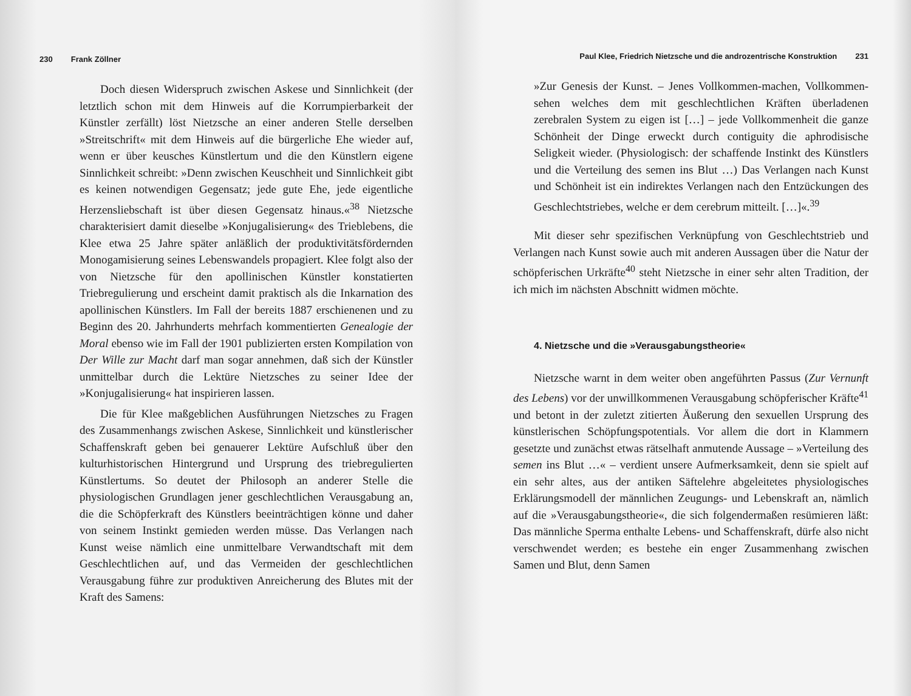230 Frank Zöllner
Doch diesen Widerspruch zwischen Askese und Sinnlichkeit (der letztlich schon mit dem Hinweis auf die Korrumpierbarkeit der Künstler zerfällt) löst Nietzsche an einer anderen Stelle derselben »Streitschrift« mit dem Hinweis auf die bürgerliche Ehe wieder auf, wenn er über keusches Künstlertum und die den Künstlern eigene Sinnlichkeit schreibt: »Denn zwischen Keuschheit und Sinnlichkeit gibt es keinen notwendigen Gegensatz; jede gute Ehe, jede eigentliche Herzensliebschaft ist über diesen Gegensatz hinaus.«<sup>38</sup> Nietzsche charakterisiert damit dieselbe »Konjugalisierung« des Trieblebens, die Klee etwa 25 Jahre später anläßlich der produktivitätsfördernden Monogamisierung seines Lebenswandels propagiert. Klee folgt also der von Nietzsche für den apollinischen Künstler konstatierten Triebregulierung und erscheint damit praktisch als die Inkarnation des apollinischen Künstlers. Im Fall der bereits 1887 erschienenen und zu Beginn des 20. Jahrhunderts mehrfach kommentierten Genealogie der Moral ebenso wie im Fall der 1901 publizierten ersten Kompilation von Der Wille zur Macht darf man sogar annehmen, daß sich der Künstler unmittelbar durch die Lektüre Nietzsches zu seiner Idee der »Konjugalisierung« hat inspirieren lassen.
Die für Klee maßgeblichen Ausführungen Nietzsches zu Fragen des Zusammenhangs zwischen Askese, Sinnlichkeit und künstlerischer Schaffenskraft geben bei genauerer Lektüre Aufschluß über den kulturhistorischen Hintergrund und Ursprung des triebregulierten Künstlertums. So deutet der Philosoph an anderer Stelle die physiologischen Grundlagen jener geschlechtlichen Verausgabung an, die die Schöpferkraft des Künstlers beeinträchtigen könne und daher von seinem Instinkt gemieden werden müsse. Das Verlangen nach Kunst weise nämlich eine unmittelbare Verwandtschaft mit dem Geschlechtlichen auf, und das Vermeiden der geschlechtlichen Verausgabung führe zur produktiven Anreicherung des Blutes mit der Kraft des Samens:
Paul Klee, Friedrich Nietzsche und die androzentrische Konstruktion 231
»Zur Genesis der Kunst. – Jenes Vollkommen-machen, Vollkommen-sehen welches dem mit geschlechtlichen Kräften überladenen zerebralen System zu eigen ist […] – jede Vollkommenheit die ganze Schönheit der Dinge erweckt durch contiguity die aphrodisische Seligkeit wieder. (Physiologisch: der schaffende Instinkt des Künstlers und die Verteilung des semen ins Blut …) Das Verlangen nach Kunst und Schönheit ist ein indirektes Verlangen nach den Entzückungen des Geschlechtstriebes, welche er dem cerebrum mitteilt. […]«.<sup>39</sup>
Mit dieser sehr spezifischen Verknüpfung von Geschlechtstrieb und Verlangen nach Kunst sowie auch mit anderen Aussagen über die Natur der schöpferischen Urkräfte<sup>40</sup> steht Nietzsche in einer sehr alten Tradition, der ich mich im nächsten Abschnitt widmen möchte.
4. Nietzsche und die »Verausgabungstheorie«
Nietzsche warnt in dem weiter oben angeführten Passus (Zur Vernunft des Lebens) vor der unwillkommenen Verausgabung schöpferischer Kräfte<sup>41</sup> und betont in der zuletzt zitierten Äußerung den sexuellen Ursprung des künstlerischen Schöpfungspotentials. Vor allem die dort in Klammern gesetzte und zunächst etwas rätselhaft anmutende Aussage – »Verteilung des semen ins Blut …« – verdient unsere Aufmerksamkeit, denn sie spielt auf ein sehr altes, aus der antiken Säftelehre abgeleitetes physiologisches Erklärungsmodell der männlichen Zeugungs- und Lebenskraft an, nämlich auf die »Verausgabungstheorie«, die sich folgendermaßen resümieren läßt: Das männliche Sperma enthalte Lebens- und Schaffenskraft, dürfe also nicht verschwendet werden; es bestehe ein enger Zusammenhang zwischen Samen und Blut, denn Samen